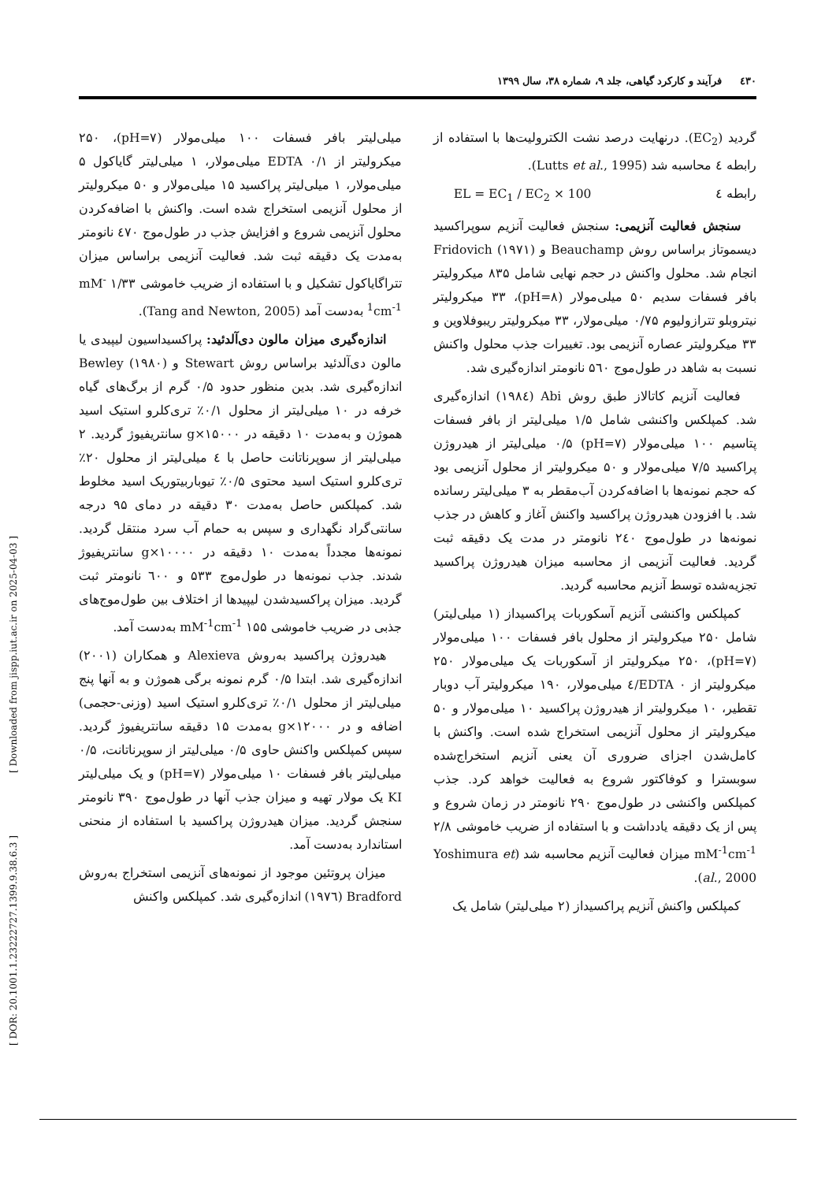٤٣٠ فرآیند و کارکرد گیاهی، جلد ۹، شماره ۳۸، سال ۱۳۹۹
گردید (EC<sub>2</sub>). درنهایت درصد نشت الکترولیت‌ها با استفاده از رابطه ٤ محاسبه شد (Lutts et al., 1995).
رابطه ٤ EL = EC<sub>1</sub> / EC<sub>2</sub> × 100
سنجش فعالیت آنزیمی: سنجش فعالیت آنزیم سوپراکسید دیسموتاز براساس روش Beauchamp و Fridovich (۱۹۷۱) انجام شد. محلول واکنش در حجم نهایی شامل ۸۳۵ میکرولیتر بافر فسفات سدیم ۵۰ میلی‌مولار (pH=۸)، ۳۳ میکرولیتر نیتروبلو تترازولیوم ۰/۷۵ میلی‌مولار، ۳۳ میکرولیتر ریبوفلاوین و ۳۳ میکرولیتر عصاره آنزیمی بود. تغییرات جذب محلول واکنش نسبت به شاهد در طول‌موج ۵٦۰ نانومتر اندازه‌گیری شد.
فعالیت آنزیم کاتالاز طبق روش Abi (۱۹۸٤) اندازه‌گیری شد. کمپلکس واکنشی شامل ۱/۵ میلی‌لیتر از بافر فسفات پتاسیم ۱۰۰ میلی‌مولار (pH=۷) ۰/۵ میلی‌لیتر از هیدروژن پراکسید ۷/۵ میلی‌مولار و ۵۰ میکرولیتر از محلول آنزیمی بود که حجم نمونه‌ها با اضافه‌کردن آب‌مقطر به ۳ میلی‌لیتر رسانده شد. با افزودن هیدروژن پراکسید واکنش آغاز و کاهش در جذب نمونه‌ها در طول‌موج ۲٤۰ نانومتر در مدت یک دقیقه ثبت گردید. فعالیت آنزیمی از محاسبه میزان هیدروژن پراکسید تجزیه‌شده توسط آنزیم محاسبه گردید.
کمپلکس واکنشی آنزیم آسکوربات پراکسیداز (۱ میلی‌لیتر) شامل ۲۵۰ میکرولیتر از محلول بافر فسفات ۱۰۰ میلی‌مولار (pH=۷)، ۲۵۰ میکرولیتر از آسکوربات یک میلی‌مولار ۲۵۰ میکرولیتر از EDTA ۰/٤ میلی‌مولار، ۱۹۰ میکرولیتر آب دوبار تقطیر، ۱۰ میکرولیتر از هیدروژن پراکسید ۱۰ میلی‌مولار و ۵۰ میکرولیتر از محلول آنزیمی استخراج شده است. واکنش با کامل‌شدن اجزای ضروری آن یعنی آنزیم استخراج‌شده سوبسترا و کوفاکتور شروع به فعالیت خواهد کرد. جذب کمپلکس واکنشی در طول‌موج ۲۹۰ نانومتر در زمان شروع و پس از یک دقیقه یادداشت و با استفاده از ضریب خاموشی ۲/۸ mM<sup>-1</sup>cm<sup>-1</sup> میزان فعالیت آنزیم محاسبه شد (Yoshimura et al., 2000).
کمپلکس واکنش آنزیم پراکسیداز (۲ میلی‌لیتر) شامل یک
میلی‌لیتر بافر فسفات ۱۰۰ میلی‌مولار (pH=۷)، ۲۵۰ میکرولیتر از EDTA ۰/۱ میلی‌مولار، ۱ میلی‌لیتر گایاکول ۵ میلی‌مولار، ۱ میلی‌لیتر پراکسید ۱۵ میلی‌مولار و ۵۰ میکرولیتر از محلول آنزیمی استخراج شده است. واکنش با اضافه‌کردن محلول آنزیمی شروع و افزایش جذب در طول‌موج ٤۷۰ نانومتر به‌مدت یک دقیقه ثبت شد. فعالیت آنزیمی براساس میزان تتراگایاکول تشکیل و با استفاده از ضریب خاموشی ۱/۳۳ mM<sup>-1</sup>cm<sup>-1</sup> به‌دست آمد (Tang and Newton, 2005).
اندازه‌گیری میزان مالون دی‌آلدئید: پراکسیداسیون لیپیدی یا مالون دی‌آلدئید براساس روش Stewart و Bewley (۱۹۸۰) اندازه‌گیری شد. بدین منظور حدود ۰/۵ گرم از برگ‌های گیاه خرفه در ۱۰ میلی‌لیتر از محلول ۰/۱٪ تری‌کلرو استیک اسید هموژن و به‌مدت ۱۰ دقیقه در g×۱۵۰۰۰ سانتریفیوژ گردید. ۲ میلی‌لیتر از سوپرناتانت حاصل با ٤ میلی‌لیتر از محلول ۲۰٪ تری‌کلرو استیک اسید محتوی ۰/۵٪ تیوباربیتوریک اسید مخلوط شد. کمپلکس حاصل به‌مدت ۳۰ دقیقه در دمای ۹۵ درجه سانتی‌گراد نگهداری و سپس به حمام آب سرد منتقل گردید. نمونه‌ها مجدداً به‌مدت ۱۰ دقیقه در g×۱۰۰۰۰ سانتریفیوژ شدند. جذب نمونه‌ها در طول‌موج ۵۳۳ و ٦۰۰ نانومتر ثبت گردید. میزان پراکسیدشدن لیپیدها از اختلاف بین طول‌موج‌های جذبی در ضریب خاموشی ۱۵۵ mM<sup>-1</sup>cm<sup>-1</sup> به‌دست آمد.
هیدروژن پراکسید به‌روش Alexieva و همکاران (۲۰۰۱) اندازه‌گیری شد. ابتدا ۰/۵ گرم نمونه برگی هموژن و به آنها پنج میلی‌لیتر از محلول ۰/۱٪ تری‌کلرو استیک اسید (وزنی-حجمی) اضافه و در g×۱۲۰۰۰ به‌مدت ۱۵ دقیقه سانتریفیوژ گردید. سپس کمپلکس واکنش حاوی ۰/۵ میلی‌لیتر از سوپرناتانت، ۰/۵ میلی‌لیتر بافر فسفات ۱۰ میلی‌مولار (pH=۷) و یک میلی‌لیتر KI یک مولار تهیه و میزان جذب آنها در طول‌موج ۳۹۰ نانومتر سنجش گردید. میزان هیدروژن پراکسید با استفاده از منحنی استاندارد به‌دست آمد.
میزان پروتئین موجود از نمونه‌های آنزیمی استخراج به‌روش Bradford (۱۹۷٦) اندازه‌گیری شد. کمپلکس واکنش
[ Downloaded from jispp.iut.ac.ir on 2025-04-03 ]
[ DOR: 20.1001.1.23222727.1399.9.38.6.3 ]